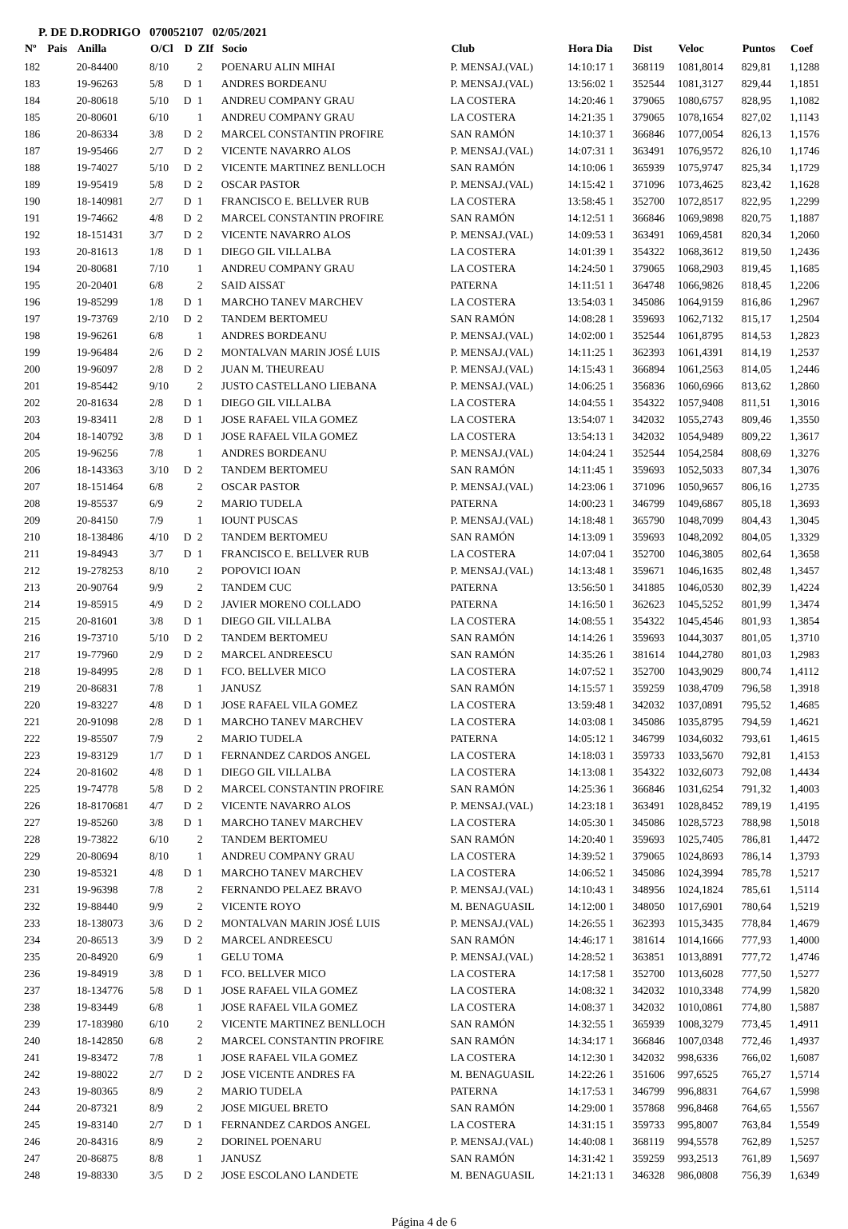P. DE D.RODRIGO 070052107 02/05/2021
| Nº | Pais | Anilla | O/Cl | D | ZIf | Socio | Club | Hora Dia | Dist | Veloc | Puntos | Coef |
| --- | --- | --- | --- | --- | --- | --- | --- | --- | --- | --- | --- | --- |
| 182 | | 20-84400 | 8/10 | | 2 | POENARU ALIN MIHAI | P. MENSAJ.(VAL) | 14:10:17 1 | 368119 | 1081,8014 | 829,81 | 1,1288 |
| 183 | | 19-96263 | 5/8 | D | 1 | ANDRES BORDEANU | P. MENSAJ.(VAL) | 13:56:02 1 | 352544 | 1081,3127 | 829,44 | 1,1851 |
| 184 | | 20-80618 | 5/10 | D | 1 | ANDREU COMPANY GRAU | LA COSTERA | 14:20:46 1 | 379065 | 1080,6757 | 828,95 | 1,1082 |
| 185 | | 20-80601 | 6/10 | | 1 | ANDREU COMPANY GRAU | LA COSTERA | 14:21:35 1 | 379065 | 1078,1654 | 827,02 | 1,1143 |
| 186 | | 20-86334 | 3/8 | D | 2 | MARCEL CONSTANTIN PROFIRE | SAN RAMÓN | 14:10:37 1 | 366846 | 1077,0054 | 826,13 | 1,1576 |
| 187 | | 19-95466 | 2/7 | D | 2 | VICENTE NAVARRO ALOS | P. MENSAJ.(VAL) | 14:07:31 1 | 363491 | 1076,9572 | 826,10 | 1,1746 |
| 188 | | 19-74027 | 5/10 | D | 2 | VICENTE MARTINEZ BENLLOCH | SAN RAMÓN | 14:10:06 1 | 365939 | 1075,9747 | 825,34 | 1,1729 |
| 189 | | 19-95419 | 5/8 | D | 2 | OSCAR PASTOR | P. MENSAJ.(VAL) | 14:15:42 1 | 371096 | 1073,4625 | 823,42 | 1,1628 |
| 190 | | 18-140981 | 2/7 | D | 1 | FRANCISCO E. BELLVER RUB | LA COSTERA | 13:58:45 1 | 352700 | 1072,8517 | 822,95 | 1,2299 |
| 191 | | 19-74662 | 4/8 | D | 2 | MARCEL CONSTANTIN PROFIRE | SAN RAMÓN | 14:12:51 1 | 366846 | 1069,9898 | 820,75 | 1,1887 |
| 192 | | 18-151431 | 3/7 | D | 2 | VICENTE NAVARRO ALOS | P. MENSAJ.(VAL) | 14:09:53 1 | 363491 | 1069,4581 | 820,34 | 1,2060 |
| 193 | | 20-81613 | 1/8 | D | 1 | DIEGO GIL VILLALBA | LA COSTERA | 14:01:39 1 | 354322 | 1068,3612 | 819,50 | 1,2436 |
| 194 | | 20-80681 | 7/10 | | 1 | ANDREU COMPANY GRAU | LA COSTERA | 14:24:50 1 | 379065 | 1068,2903 | 819,45 | 1,1685 |
| 195 | | 20-20401 | 6/8 | | 2 | SAID AISSAT | PATERNA | 14:11:51 1 | 364748 | 1066,9826 | 818,45 | 1,2206 |
| 196 | | 19-85299 | 1/8 | D | 1 | MARCHO TANEV MARCHEV | LA COSTERA | 13:54:03 1 | 345086 | 1064,9159 | 816,86 | 1,2967 |
| 197 | | 19-73769 | 2/10 | D | 2 | TANDEM BERTOMEU | SAN RAMÓN | 14:08:28 1 | 359693 | 1062,7132 | 815,17 | 1,2504 |
| 198 | | 19-96261 | 6/8 | | 1 | ANDRES BORDEANU | P. MENSAJ.(VAL) | 14:02:00 1 | 352544 | 1061,8795 | 814,53 | 1,2823 |
| 199 | | 19-96484 | 2/6 | D | 2 | MONTALVAN MARIN JOSÉ LUIS | P. MENSAJ.(VAL) | 14:11:25 1 | 362393 | 1061,4391 | 814,19 | 1,2537 |
| 200 | | 19-96097 | 2/8 | D | 2 | JUAN M. THEUREAU | P. MENSAJ.(VAL) | 14:15:43 1 | 366894 | 1061,2563 | 814,05 | 1,2446 |
| 201 | | 19-85442 | 9/10 | | 2 | JUSTO CASTELLANO LIEBANA | P. MENSAJ.(VAL) | 14:06:25 1 | 356836 | 1060,6966 | 813,62 | 1,2860 |
| 202 | | 20-81634 | 2/8 | D | 1 | DIEGO GIL VILLALBA | LA COSTERA | 14:04:55 1 | 354322 | 1057,9408 | 811,51 | 1,3016 |
| 203 | | 19-83411 | 2/8 | D | 1 | JOSE RAFAEL VILA GOMEZ | LA COSTERA | 13:54:07 1 | 342032 | 1055,2743 | 809,46 | 1,3550 |
| 204 | | 18-140792 | 3/8 | D | 1 | JOSE RAFAEL VILA GOMEZ | LA COSTERA | 13:54:13 1 | 342032 | 1054,9489 | 809,22 | 1,3617 |
| 205 | | 19-96256 | 7/8 | | 1 | ANDRES BORDEANU | P. MENSAJ.(VAL) | 14:04:24 1 | 352544 | 1054,2584 | 808,69 | 1,3276 |
| 206 | | 18-143363 | 3/10 | D | 2 | TANDEM BERTOMEU | SAN RAMÓN | 14:11:45 1 | 359693 | 1052,5033 | 807,34 | 1,3076 |
| 207 | | 18-151464 | 6/8 | | 2 | OSCAR PASTOR | P. MENSAJ.(VAL) | 14:23:06 1 | 371096 | 1050,9657 | 806,16 | 1,2735 |
| 208 | | 19-85537 | 6/9 | | 2 | MARIO TUDELA | PATERNA | 14:00:23 1 | 346799 | 1049,6867 | 805,18 | 1,3693 |
| 209 | | 20-84150 | 7/9 | | 1 | IOUNT PUSCAS | P. MENSAJ.(VAL) | 14:18:48 1 | 365790 | 1048,7099 | 804,43 | 1,3045 |
| 210 | | 18-138486 | 4/10 | D | 2 | TANDEM BERTOMEU | SAN RAMÓN | 14:13:09 1 | 359693 | 1048,2092 | 804,05 | 1,3329 |
| 211 | | 19-84943 | 3/7 | D | 1 | FRANCISCO E. BELLVER RUB | LA COSTERA | 14:07:04 1 | 352700 | 1046,3805 | 802,64 | 1,3658 |
| 212 | | 19-278253 | 8/10 | | 2 | POPOVICI IOAN | P. MENSAJ.(VAL) | 14:13:48 1 | 359671 | 1046,1635 | 802,48 | 1,3457 |
| 213 | | 20-90764 | 9/9 | | 2 | TANDEM CUC | PATERNA | 13:56:50 1 | 341885 | 1046,0530 | 802,39 | 1,4224 |
| 214 | | 19-85915 | 4/9 | D | 2 | JAVIER MORENO COLLADO | PATERNA | 14:16:50 1 | 362623 | 1045,5252 | 801,99 | 1,3474 |
| 215 | | 20-81601 | 3/8 | D | 1 | DIEGO GIL VILLALBA | LA COSTERA | 14:08:55 1 | 354322 | 1045,4546 | 801,93 | 1,3854 |
| 216 | | 19-73710 | 5/10 | D | 2 | TANDEM BERTOMEU | SAN RAMÓN | 14:14:26 1 | 359693 | 1044,3037 | 801,05 | 1,3710 |
| 217 | | 19-77960 | 2/9 | D | 2 | MARCEL ANDREESCU | SAN RAMÓN | 14:35:26 1 | 381614 | 1044,2780 | 801,03 | 1,2983 |
| 218 | | 19-84995 | 2/8 | D | 1 | FCO. BELLVER MICO | LA COSTERA | 14:07:52 1 | 352700 | 1043,9029 | 800,74 | 1,4112 |
| 219 | | 20-86831 | 7/8 | | 1 | JANUSZ | SAN RAMÓN | 14:15:57 1 | 359259 | 1038,4709 | 796,58 | 1,3918 |
| 220 | | 19-83227 | 4/8 | D | 1 | JOSE RAFAEL VILA GOMEZ | LA COSTERA | 13:59:48 1 | 342032 | 1037,0891 | 795,52 | 1,4685 |
| 221 | | 20-91098 | 2/8 | D | 1 | MARCHO TANEV MARCHEV | LA COSTERA | 14:03:08 1 | 345086 | 1035,8795 | 794,59 | 1,4621 |
| 222 | | 19-85507 | 7/9 | | 2 | MARIO TUDELA | PATERNA | 14:05:12 1 | 346799 | 1034,6032 | 793,61 | 1,4615 |
| 223 | | 19-83129 | 1/7 | D | 1 | FERNANDEZ CARDOS ANGEL | LA COSTERA | 14:18:03 1 | 359733 | 1033,5670 | 792,81 | 1,4153 |
| 224 | | 20-81602 | 4/8 | D | 1 | DIEGO GIL VILLALBA | LA COSTERA | 14:13:08 1 | 354322 | 1032,6073 | 792,08 | 1,4434 |
| 225 | | 19-74778 | 5/8 | D | 2 | MARCEL CONSTANTIN PROFIRE | SAN RAMÓN | 14:25:36 1 | 366846 | 1031,6254 | 791,32 | 1,4003 |
| 226 | | 18-8170681 | 4/7 | D | 2 | VICENTE NAVARRO ALOS | P. MENSAJ.(VAL) | 14:23:18 1 | 363491 | 1028,8452 | 789,19 | 1,4195 |
| 227 | | 19-85260 | 3/8 | D | 1 | MARCHO TANEV MARCHEV | LA COSTERA | 14:05:30 1 | 345086 | 1028,5723 | 788,98 | 1,5018 |
| 228 | | 19-73822 | 6/10 | | 2 | TANDEM BERTOMEU | SAN RAMÓN | 14:20:40 1 | 359693 | 1025,7405 | 786,81 | 1,4472 |
| 229 | | 20-80694 | 8/10 | | 1 | ANDREU COMPANY GRAU | LA COSTERA | 14:39:52 1 | 379065 | 1024,8693 | 786,14 | 1,3793 |
| 230 | | 19-85321 | 4/8 | D | 1 | MARCHO TANEV MARCHEV | LA COSTERA | 14:06:52 1 | 345086 | 1024,3994 | 785,78 | 1,5217 |
| 231 | | 19-96398 | 7/8 | | 2 | FERNANDO PELAEZ BRAVO | P. MENSAJ.(VAL) | 14:10:43 1 | 348956 | 1024,1824 | 785,61 | 1,5114 |
| 232 | | 19-88440 | 9/9 | | 2 | VICENTE ROYO | M. BENAGUASIL | 14:12:00 1 | 348050 | 1017,6901 | 780,64 | 1,5219 |
| 233 | | 18-138073 | 3/6 | D | 2 | MONTALVAN MARIN JOSÉ LUIS | P. MENSAJ.(VAL) | 14:26:55 1 | 362393 | 1015,3435 | 778,84 | 1,4679 |
| 234 | | 20-86513 | 3/9 | D | 2 | MARCEL ANDREESCU | SAN RAMÓN | 14:46:17 1 | 381614 | 1014,1666 | 777,93 | 1,4000 |
| 235 | | 20-84920 | 6/9 | | 1 | GELU TOMA | P. MENSAJ.(VAL) | 14:28:52 1 | 363851 | 1013,8891 | 777,72 | 1,4746 |
| 236 | | 19-84919 | 3/8 | D | 1 | FCO. BELLVER MICO | LA COSTERA | 14:17:58 1 | 352700 | 1013,6028 | 777,50 | 1,5277 |
| 237 | | 18-134776 | 5/8 | D | 1 | JOSE RAFAEL VILA GOMEZ | LA COSTERA | 14:08:32 1 | 342032 | 1010,3348 | 774,99 | 1,5820 |
| 238 | | 19-83449 | 6/8 | | 1 | JOSE RAFAEL VILA GOMEZ | LA COSTERA | 14:08:37 1 | 342032 | 1010,0861 | 774,80 | 1,5887 |
| 239 | | 17-183980 | 6/10 | | 2 | VICENTE MARTINEZ BENLLOCH | SAN RAMÓN | 14:32:55 1 | 365939 | 1008,3279 | 773,45 | 1,4911 |
| 240 | | 18-142850 | 6/8 | | 2 | MARCEL CONSTANTIN PROFIRE | SAN RAMÓN | 14:34:17 1 | 366846 | 1007,0348 | 772,46 | 1,4937 |
| 241 | | 19-83472 | 7/8 | | 1 | JOSE RAFAEL VILA GOMEZ | LA COSTERA | 14:12:30 1 | 342032 | 998,6336 | 766,02 | 1,6087 |
| 242 | | 19-88022 | 2/7 | D | 2 | JOSE VICENTE ANDRES FA | M. BENAGUASIL | 14:22:26 1 | 351606 | 997,6525 | 765,27 | 1,5714 |
| 243 | | 19-80365 | 8/9 | | 2 | MARIO TUDELA | PATERNA | 14:17:53 1 | 346799 | 996,8831 | 764,67 | 1,5998 |
| 244 | | 20-87321 | 8/9 | | 2 | JOSE MIGUEL BRETO | SAN RAMÓN | 14:29:00 1 | 357868 | 996,8468 | 764,65 | 1,5567 |
| 245 | | 19-83140 | 2/7 | D | 1 | FERNANDEZ CARDOS ANGEL | LA COSTERA | 14:31:15 1 | 359733 | 995,8007 | 763,84 | 1,5549 |
| 246 | | 20-84316 | 8/9 | | 2 | DORINEL POENARU | P. MENSAJ.(VAL) | 14:40:08 1 | 368119 | 994,5578 | 762,89 | 1,5257 |
| 247 | | 20-86875 | 8/8 | | 1 | JANUSZ | SAN RAMÓN | 14:31:42 1 | 359259 | 993,2513 | 761,89 | 1,5697 |
| 248 | | 19-88330 | 3/5 | D | 2 | JOSE ESCOLANO LANDETE | M. BENAGUASIL | 14:21:13 1 | 346328 | 986,0808 | 756,39 | 1,6349 |
Página 4 de 6